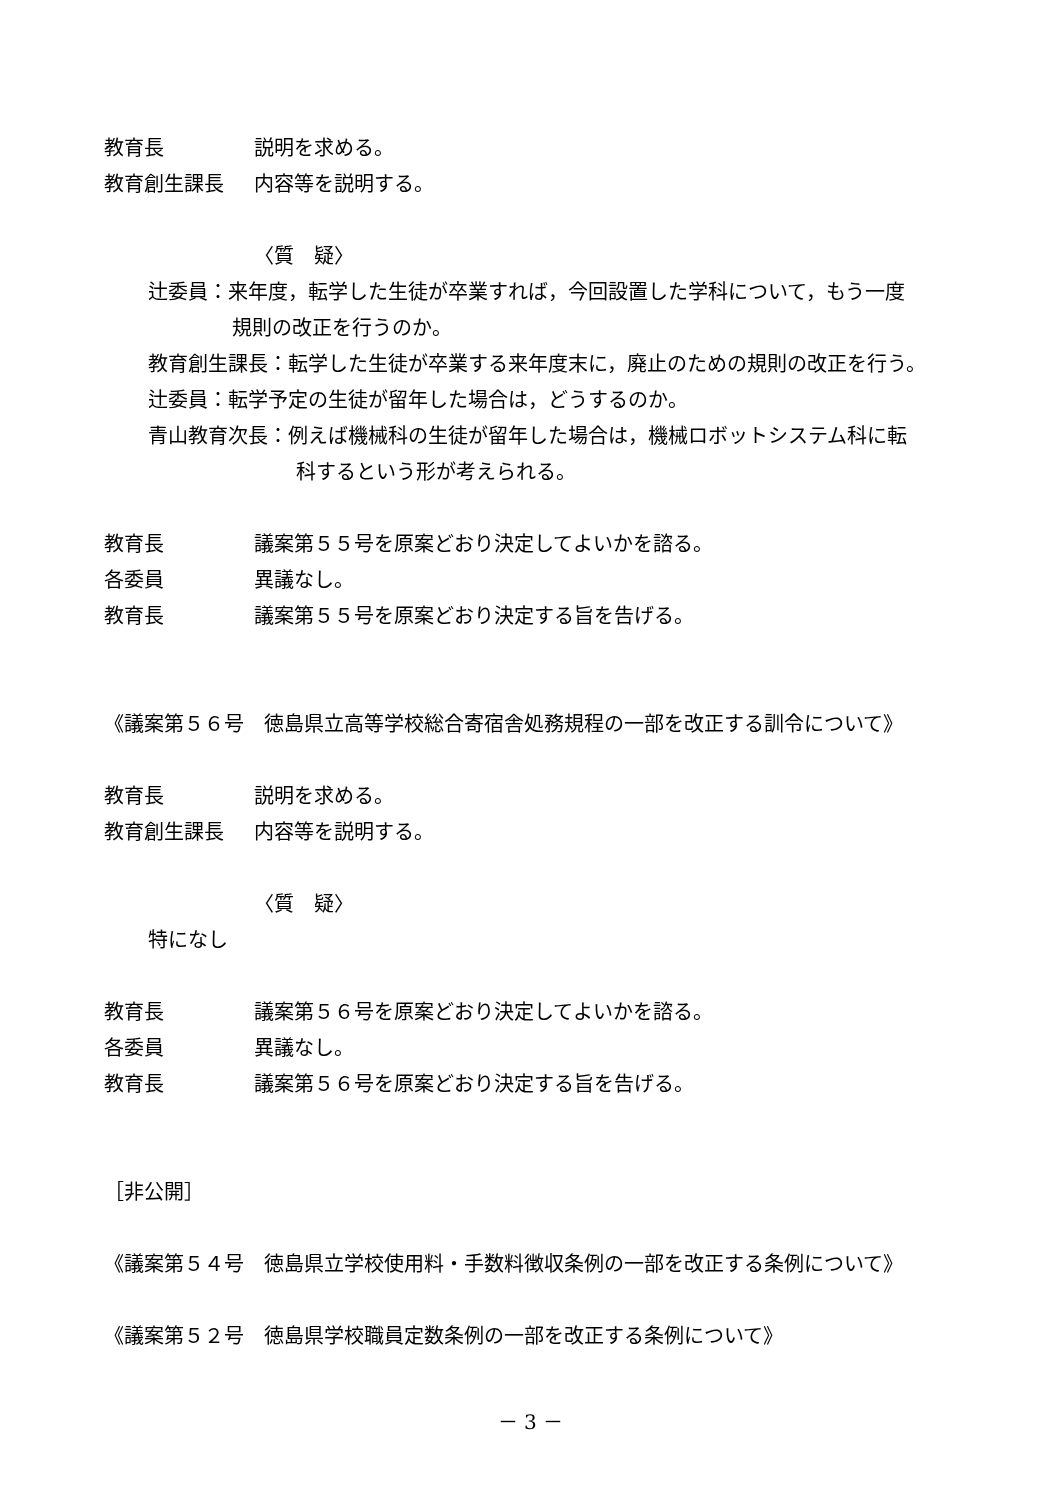教育長 説明を求める。
教育創生課長 内容等を説明する。
〈質　疑〉
辻委員：来年度，転学した生徒が卒業すれば，今回設置した学科について，もう一度
規則の改正を行うのか。
教育創生課長：転学した生徒が卒業する来年度末に，廃止のための規則の改正を行う。
辻委員：転学予定の生徒が留年した場合は，どうするのか。
青山教育次長：例えば機械科の生徒が留年した場合は，機械ロボットシステム科に転
科するという形が考えられる。
教育長 議案第５５号を原案どおり決定してよいかを諮る。
各委員 異議なし。
教育長 議案第５５号を原案どおり決定する旨を告げる。
《議案第５６号　徳島県立高等学校総合寄宿舎処務規程の一部を改正する訓令について》
教育長 説明を求める。
教育創生課長 内容等を説明する。
〈質　疑〉
特になし
教育長 議案第５６号を原案どおり決定してよいかを諮る。
各委員 異議なし。
教育長 議案第５６号を原案どおり決定する旨を告げる。
［非公開］
《議案第５４号　徳島県立学校使用料・手数料徴収条例の一部を改正する条例について》
《議案第５２号　徳島県学校職員定数条例の一部を改正する条例について》
－ 3 －